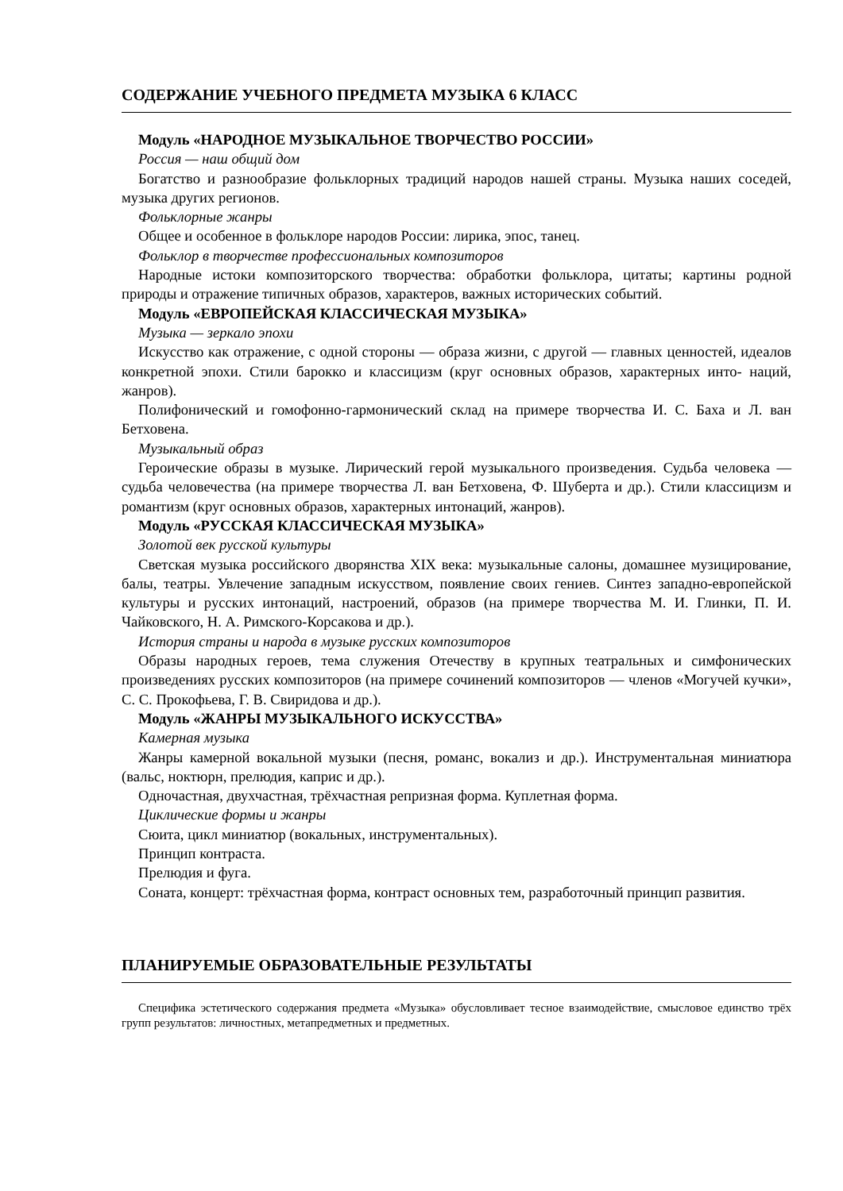СОДЕРЖАНИЕ УЧЕБНОГО ПРЕДМЕТА МУЗЫКА 6 КЛАСС
Модуль «НАРОДНОЕ МУЗЫКАЛЬНОЕ ТВОРЧЕСТВО РОССИИ»
Россия — наш общий дом
Богатство и разнообразие фольклорных традиций народов нашей страны. Музыка наших соседей, музыка других регионов.
Фольклорные жанры
Общее и особенное в фольклоре народов России: лирика, эпос, танец.
Фольклор в творчестве профессиональных композиторов
Народные истоки композиторского творчества: обработки фольклора, цитаты; картины родной природы и отражение типичных образов, характеров, важных исторических событий.
Модуль «ЕВРОПЕЙСКАЯ КЛАССИЧЕСКАЯ МУЗЫКА»
Музыка — зеркало эпохи
Искусство как отражение, с одной стороны — образа жизни, с другой — главных ценностей, идеалов конкретной эпохи. Стили барокко и классицизм (круг основных образов, характерных инто- наций, жанров).
Полифонический и гомофонно-гармонический склад на примере творчества И. С. Баха и Л. ван Бетховена.
Музыкальный образ
Героические образы в музыке. Лирический герой музыкального произведения. Судьба человека — судьба человечества (на примере творчества Л. ван Бетховена, Ф. Шуберта и др.). Стили классицизм и романтизм (круг основных образов, характерных интонаций, жанров).
Модуль «РУССКАЯ КЛАССИЧЕСКАЯ МУЗЫКА»
Золотой век русской культуры
Светская музыка российского дворянства XIX века: музыкальные салоны, домашнее музицирование, балы, театры. Увлечение западным искусством, появление своих гениев. Синтез западно-европейской культуры и русских интонаций, настроений, образов (на примере творчества М. И. Глинки, П. И. Чайковского, Н. А. Римского-Корсакова и др.).
История страны и народа в музыке русских композиторов
Образы народных героев, тема служения Отечеству в крупных театральных и симфонических произведениях русских композиторов (на примере сочинений композиторов — членов «Могучей кучки», С. С. Прокофьева, Г. В. Свиридова и др.).
Модуль «ЖАНРЫ МУЗЫКАЛЬНОГО ИСКУССТВА»
Камерная музыка
Жанры камерной вокальной музыки (песня, романс, вокализ и др.). Инструментальная миниатюра (вальс, ноктюрн, прелюдия, каприс и др.).
Одночастная, двухчастная, трёхчастная репризная форма. Куплетная форма.
Циклические формы и жанры
Сюита, цикл миниатюр (вокальных, инструментальных).
Принцип контраста.
Прелюдия и фуга.
Соната, концерт: трёхчастная форма, контраст основных тем, разработочный принцип развития.
ПЛАНИРУЕМЫЕ ОБРАЗОВАТЕЛЬНЫЕ РЕЗУЛЬТАТЫ
Специфика эстетического содержания предмета «Музыка» обусловливает тесное взаимодействие, смысловое единство трёх групп результатов: личностных, метапредметных и предметных.